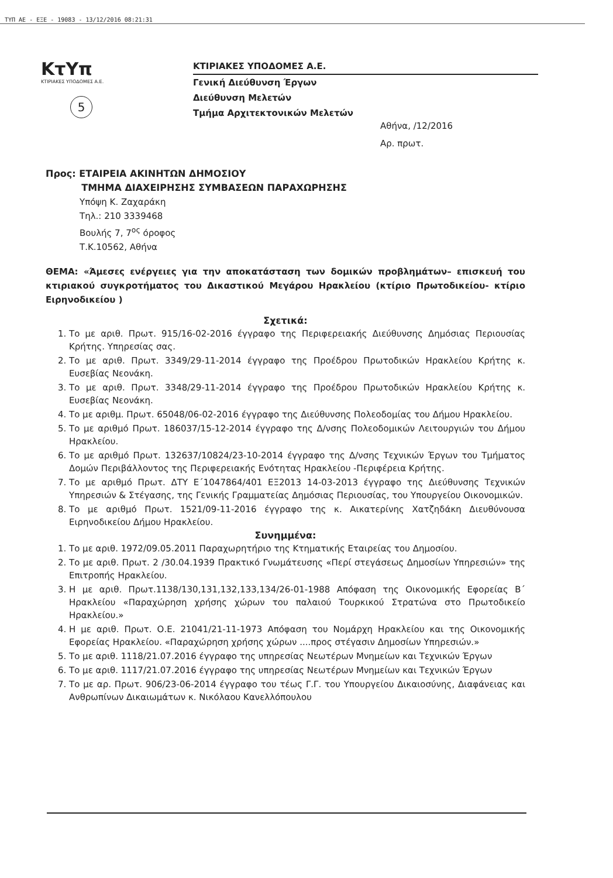ΤΥΠ ΑΕ - ΕΞΕ - 19083 - 13/12/2016 08:21:31
ΚτΥπ
ΚΤΙΡΙΑΚΕΣ ΥΠΟΔΟΜΕΣ Α.Ε.
5
ΚΤΙΡΙΑΚΕΣ ΥΠΟΔΟΜΕΣ Α.Ε.
Γενική Διεύθυνση Έργων
Διεύθυνση Μελετών
Τμήμα Αρχιτεκτονικών Μελετών
Αθήνα, /12/2016
Αρ. πρωτ.
Προς: ΕΤΑΙΡΕΙΑ ΑΚΙΝΗΤΩΝ ΔΗΜΟΣΙΟΥ
ΤΜΗΜΑ ΔΙΑΧΕΙΡΗΣΗΣ ΣΥΜΒΑΣΕΩΝ ΠΑΡΑΧΩΡΗΣΗΣ
Υπόψη Κ. Ζαχαράκη
Τηλ.: 210 3339468
Βουλής 7, 7<sup>ος</sup> όροφος
Τ.Κ.10562, Αθήνα
ΘΕΜΑ: «Άμεσες ενέργειες για την αποκατάσταση των δομικών προβλημάτων– επισκευή του κτιριακού συγκροτήματος του Δικαστικού Μεγάρου Ηρακλείου (κτίριο Πρωτοδικείου- κτίριο Ειρηνοδικείου )
Σχετικά:
1. Το με αριθ. Πρωτ. 915/16-02-2016 έγγραφο της Περιφερειακής Διεύθυνσης Δημόσιας Περιουσίας Κρήτης. Υπηρεσίας σας.
2. Το με αριθ. Πρωτ. 3349/29-11-2014 έγγραφο της Προέδρου Πρωτοδικών Ηρακλείου Κρήτης κ. Ευσεβίας Νεονάκη.
3. Το με αριθ. Πρωτ. 3348/29-11-2014 έγγραφο της Προέδρου Πρωτοδικών Ηρακλείου Κρήτης κ. Ευσεβίας Νεονάκη.
4. Το με αριθμ. Πρωτ. 65048/06-02-2016 έγγραφο της Διεύθυνσης Πολεοδομίας του Δήμου Ηρακλείου.
5. Το με αριθμό Πρωτ. 186037/15-12-2014 έγγραφο της Δ/νσης Πολεοδομικών Λειτουργιών του Δήμου Ηρακλείου.
6. Το με αριθμό Πρωτ. 132637/10824/23-10-2014 έγγραφο της Δ/νσης Τεχνικών Έργων του Τμήματος Δομών Περιβάλλοντος της Περιφερειακής Ενότητας Ηρακλείου -Περιφέρεια Κρήτης.
7. Το με αριθμό Πρωτ. ΔΤΥ Ε΄1047864/401 ΕΞ2013 14-03-2013 έγγραφο της Διεύθυνσης Τεχνικών Υπηρεσιών & Στέγασης, της Γενικής Γραμματείας Δημόσιας Περιουσίας, του Υπουργείου Οικονομικών.
8. Το με αριθμό Πρωτ. 1521/09-11-2016 έγγραφο της κ. Αικατερίνης Χατζηδάκη Διευθύνουσα Ειρηνοδικείου Δήμου Ηρακλείου.
Συνημμένα:
1. Το με αριθ. 1972/09.05.2011 Παραχωρητήριο της Κτηματικής Εταιρείας του Δημοσίου.
2. Το με αριθ. Πρωτ. 2 /30.04.1939 Πρακτικό Γνωμάτευσης «Περί στεγάσεως Δημοσίων Υπηρεσιών» της Επιτροπής Ηρακλείου.
3. Η με αριθ. Πρωτ.1138/130,131,132,133,134/26-01-1988 Απόφαση της Οικονομικής Εφορείας Β΄ Ηρακλείου «Παραχώρηση χρήσης χώρων του παλαιού Τουρκικού Στρατώνα στο Πρωτοδικείο Ηρακλείου.»
4. Η με αριθ. Πρωτ. Ο.Ε. 21041/21-11-1973 Απόφαση του Νομάρχη Ηρακλείου και της Οικονομικής Εφορείας Ηρακλείου. «Παραχώρηση χρήσης χώρων ....προς στέγασιν Δημοσίων Υπηρεσιών.»
5. Το με αριθ. 1118/21.07.2016 έγγραφο της υπηρεσίας Νεωτέρων Μνημείων και Τεχνικών Έργων
6. Το με αριθ. 1117/21.07.2016 έγγραφο της υπηρεσίας Νεωτέρων Μνημείων και Τεχνικών Έργων
7. Το με αρ. Πρωτ. 906/23-06-2014 έγγραφο του τέως Γ.Γ. του Υπουργείου Δικαιοσύνης, Διαφάνειας και Ανθρωπίνων Δικαιωμάτων κ. Νικόλαου Κανελλόπουλου